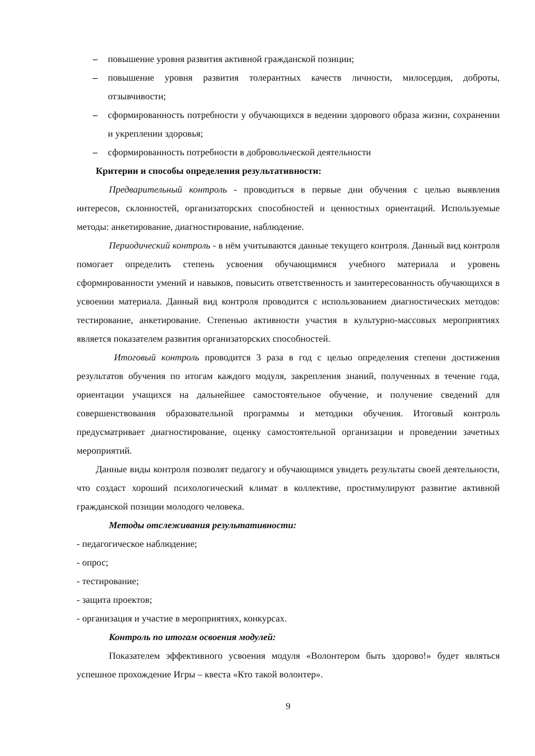– повышение уровня развития активной гражданской позиции;
– повышение уровня развития толерантных качеств личности, милосердия, доброты, отзывчивости;
– сформированность потребности у обучающихся в ведении здорового образа жизни, сохранении и укреплении здоровья;
– сформированность потребности в добровольческой деятельности
Критерии и способы определения результативности:
Предварительный контроль - проводиться в первые дни обучения с целью выявления интересов, склонностей, организаторских способностей и ценностных ориентаций. Используемые методы: анкетирование, диагностирование, наблюдение.
Периодический контроль - в нём учитываются данные текущего контроля. Данный вид контроля помогает определить степень усвоения обучающимися учебного материала и уровень сформированности умений и навыков, повысить ответственность и заинтересованность обучающихся в усвоении материала. Данный вид контроля проводится с использованием диагностических методов: тестирование, анкетирование. Степенью активности участия в культурно-массовых мероприятиях является показателем развития организаторских способностей.
Итоговый контроль проводится 3 раза в год с целью определения степени достижения результатов обучения по итогам каждого модуля, закрепления знаний, полученных в течение года, ориентации учащихся на дальнейшее самостоятельное обучение, и получение сведений для совершенствования образовательной программы и методики обучения. Итоговый контроль предусматривает диагностирование, оценку самостоятельной организации и проведении зачетных мероприятий.
Данные виды контроля позволят педагогу и обучающимся увидеть результаты своей деятельности, что создаст хороший психологический климат в коллективе, простимулируют развитие активной гражданской позиции молодого человека.
Методы отслеживания результативности:
- педагогическое наблюдение;
- опрос;
- тестирование;
- защита проектов;
- организация и участие в мероприятиях, конкурсах.
Контроль по итогам освоения модулей:
Показателем эффективного усвоения модуля «Волонтером быть здорово!» будет являться успешное прохождение Игры – квеста «Кто такой волонтер».
9